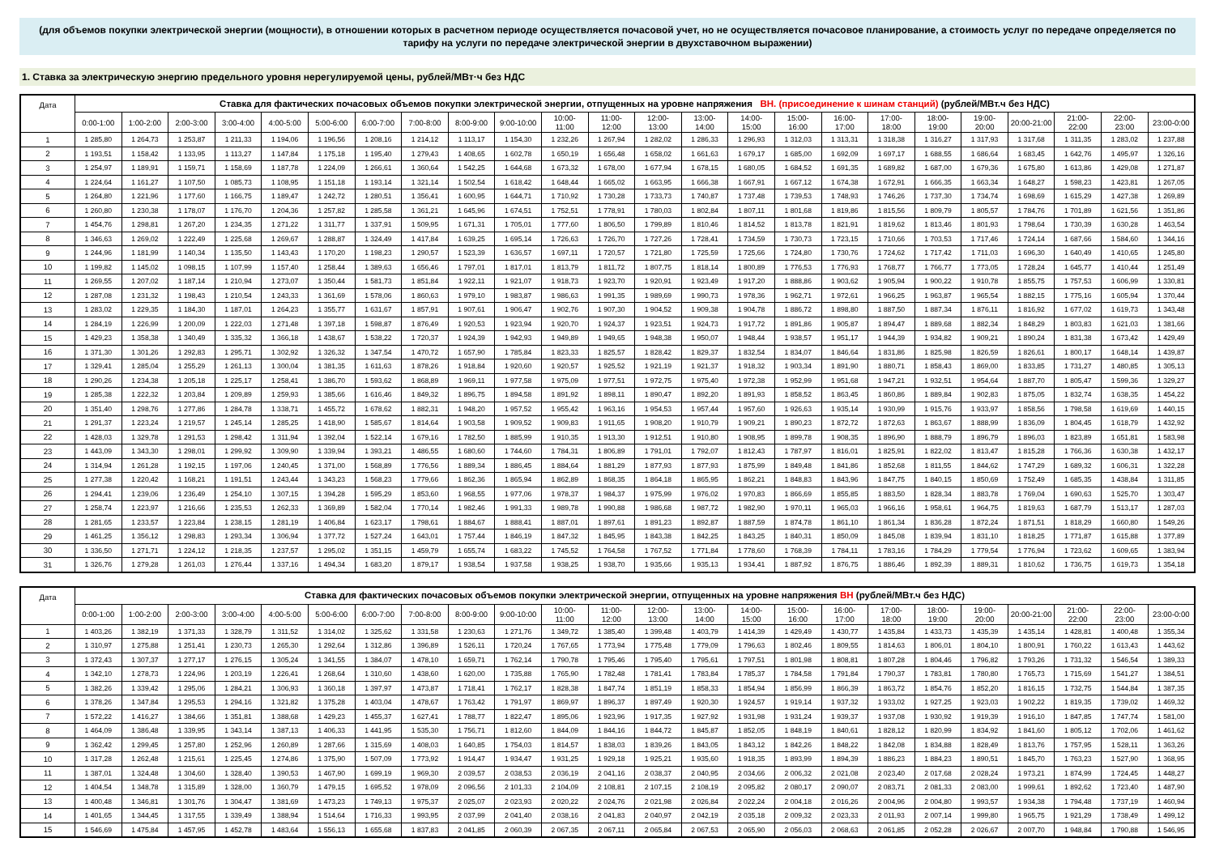(для объемов покупки электрической энергии (мощности), в отношении которых в расчетном периоде осуществляется почасовой учет, но не осуществляется почасовое планирование, а стоимость услуг по передаче определяется по тарифу на услуги по передаче электрической энергии в двухставочном выражении)
1. Ставка за электрическую энергию предельного уровня нерегулируемой цены, рублей/МВт·ч без НДС
| Дата | Ставка для фактических почасовых объемов покупки электрической энергии, отпущенных на уровне напряжения ВН. (присоединение к шинам станций) (рублей/МВт.ч без НДС) | | | | | | | | | | | | | | | | | | | | | | | |
| --- | --- | --- | --- | --- | --- | --- | --- | --- | --- | --- | --- | --- | --- | --- | --- | --- | --- | --- | --- | --- | --- | --- | --- | --- |
| | 0:00-1:00 | 1:00-2:00 | 2:00-3:00 | 3:00-4:00 | 4:00-5:00 | 5:00-6:00 | 6:00-7:00 | 7:00-8:00 | 8:00-9:00 | 9:00-10:00 | 10:00- 11:00 | 11:00- 12:00 | 12:00- 13:00 | 13:00- 14:00 | 14:00- 15:00 | 15:00- 16:00 | 16:00- 17:00 | 17:00- 18:00 | 18:00- 19:00 | 19:00- 20:00 | 20:00-21:00 | 21:00- 22:00 | 22:00- 23:00 | 23:00-0:00 |
| 1 | 1 285,80 | 1 264,73 | 1 253,87 | 1 211,33 | 1 194,06 | 1 196,56 | 1 208,16 | 1 214,12 | 1 113,17 | 1 154,30 | 1 232,26 | 1 267,94 | 1 282,02 | 1 286,33 | 1 296,93 | 1 312,03 | 1 313,31 | 1 318,38 | 1 316,27 | 1 317,93 | 1 317,68 | 1 311,35 | 1 283,02 | 1 237,88 |
| 2 | 1 193,51 | 1 158,42 | 1 133,95 | 1 113,27 | 1 147,84 | 1 175,18 | 1 195,40 | 1 279,43 | 1 408,65 | 1 602,78 | 1 650,19 | 1 656,48 | 1 658,02 | 1 661,63 | 1 679,17 | 1 685,00 | 1 692,09 | 1 697,17 | 1 688,55 | 1 686,64 | 1 683,45 | 1 642,76 | 1 495,97 | 1 326,16 |
| 3 | 1 254,97 | 1 189,91 | 1 159,71 | 1 158,69 | 1 187,78 | 1 224,09 | 1 266,61 | 1 360,64 | 1 542,25 | 1 644,68 | 1 673,32 | 1 678,00 | 1 677,94 | 1 678,15 | 1 680,05 | 1 684,52 | 1 691,35 | 1 689,82 | 1 687,00 | 1 679,36 | 1 675,80 | 1 613,86 | 1 429,08 | 1 271,87 |
| 4 | 1 224,64 | 1 161,27 | 1 107,50 | 1 085,73 | 1 108,95 | 1 151,18 | 1 193,14 | 1 321,14 | 1 502,54 | 1 618,42 | 1 648,44 | 1 665,02 | 1 663,95 | 1 666,38 | 1 667,91 | 1 667,12 | 1 674,38 | 1 672,91 | 1 666,35 | 1 663,34 | 1 648,27 | 1 598,23 | 1 423,81 | 1 267,05 |
| 5 | 1 264,80 | 1 221,96 | 1 177,60 | 1 166,75 | 1 189,47 | 1 242,72 | 1 280,51 | 1 356,41 | 1 600,95 | 1 644,71 | 1 710,92 | 1 730,28 | 1 733,73 | 1 740,87 | 1 737,48 | 1 739,53 | 1 748,93 | 1 746,26 | 1 737,30 | 1 734,74 | 1 698,69 | 1 615,29 | 1 427,38 | 1 269,89 |
| 6 | 1 260,80 | 1 230,38 | 1 178,07 | 1 176,70 | 1 204,36 | 1 257,82 | 1 285,58 | 1 361,21 | 1 645,96 | 1 674,51 | 1 752,51 | 1 778,91 | 1 780,03 | 1 802,84 | 1 807,11 | 1 801,68 | 1 819,86 | 1 815,56 | 1 809,79 | 1 805,57 | 1 784,76 | 1 701,89 | 1 621,56 | 1 351,86 |
| 7 | 1 454,76 | 1 298,81 | 1 267,20 | 1 234,35 | 1 271,22 | 1 311,77 | 1 337,91 | 1 509,95 | 1 671,31 | 1 705,01 | 1 777,60 | 1 806,50 | 1 799,89 | 1 810,46 | 1 814,52 | 1 813,78 | 1 821,91 | 1 819,62 | 1 813,46 | 1 801,93 | 1 798,64 | 1 730,39 | 1 630,28 | 1 463,54 |
| 8 | 1 346,63 | 1 269,02 | 1 222,49 | 1 225,68 | 1 269,67 | 1 288,87 | 1 324,49 | 1 417,84 | 1 639,25 | 1 695,14 | 1 726,63 | 1 726,70 | 1 727,26 | 1 728,41 | 1 734,59 | 1 730,73 | 1 723,15 | 1 710,66 | 1 703,53 | 1 717,46 | 1 724,14 | 1 687,66 | 1 584,60 | 1 344,16 |
| 9 | 1 244,96 | 1 181,99 | 1 140,34 | 1 135,50 | 1 143,43 | 1 170,20 | 1 198,23 | 1 290,57 | 1 523,39 | 1 636,57 | 1 697,11 | 1 720,57 | 1 721,80 | 1 725,59 | 1 725,66 | 1 724,80 | 1 730,76 | 1 724,62 | 1 717,42 | 1 711,03 | 1 696,30 | 1 640,49 | 1 410,65 | 1 245,80 |
| 10 | 1 199,82 | 1 145,02 | 1 098,15 | 1 107,99 | 1 157,40 | 1 258,44 | 1 389,63 | 1 656,46 | 1 797,01 | 1 817,01 | 1 813,79 | 1 811,72 | 1 807,75 | 1 818,14 | 1 800,89 | 1 776,53 | 1 776,93 | 1 768,77 | 1 766,77 | 1 773,05 | 1 728,24 | 1 645,77 | 1 410,44 | 1 251,49 |
| 11 | 1 269,55 | 1 207,02 | 1 187,14 | 1 210,94 | 1 273,07 | 1 350,44 | 1 581,73 | 1 851,84 | 1 922,11 | 1 921,07 | 1 918,73 | 1 923,70 | 1 920,91 | 1 923,49 | 1 917,20 | 1 888,86 | 1 903,62 | 1 905,94 | 1 900,22 | 1 910,78 | 1 855,75 | 1 757,53 | 1 606,99 | 1 330,81 |
| 12 | 1 287,08 | 1 231,32 | 1 198,43 | 1 210,54 | 1 243,33 | 1 361,69 | 1 578,06 | 1 860,63 | 1 979,10 | 1 983,87 | 1 986,63 | 1 991,35 | 1 989,69 | 1 990,73 | 1 978,36 | 1 962,71 | 1 972,61 | 1 966,25 | 1 963,87 | 1 965,54 | 1 882,15 | 1 775,16 | 1 605,94 | 1 370,44 |
| 13 | 1 283,02 | 1 229,35 | 1 184,30 | 1 187,01 | 1 264,23 | 1 355,77 | 1 631,67 | 1 857,91 | 1 907,61 | 1 906,47 | 1 902,76 | 1 907,30 | 1 904,52 | 1 909,38 | 1 904,78 | 1 886,72 | 1 898,80 | 1 887,50 | 1 887,34 | 1 876,11 | 1 816,92 | 1 677,02 | 1 619,73 | 1 343,48 |
| 14 | 1 284,19 | 1 226,99 | 1 200,09 | 1 222,03 | 1 271,48 | 1 397,18 | 1 598,87 | 1 876,49 | 1 920,53 | 1 923,94 | 1 920,70 | 1 924,37 | 1 923,51 | 1 924,73 | 1 917,72 | 1 891,86 | 1 905,87 | 1 894,47 | 1 889,68 | 1 882,34 | 1 848,29 | 1 803,83 | 1 621,03 | 1 381,66 |
| 15 | 1 429,23 | 1 358,38 | 1 340,49 | 1 335,32 | 1 366,18 | 1 438,67 | 1 538,22 | 1 720,37 | 1 924,39 | 1 942,93 | 1 949,89 | 1 949,65 | 1 948,38 | 1 950,07 | 1 948,44 | 1 938,57 | 1 951,17 | 1 944,39 | 1 934,82 | 1 909,21 | 1 890,24 | 1 831,38 | 1 673,42 | 1 429,49 |
| 16 | 1 371,30 | 1 301,26 | 1 292,83 | 1 295,71 | 1 302,92 | 1 326,32 | 1 347,54 | 1 470,72 | 1 657,90 | 1 785,84 | 1 823,33 | 1 825,57 | 1 828,42 | 1 829,37 | 1 832,54 | 1 834,07 | 1 846,64 | 1 831,86 | 1 825,98 | 1 826,59 | 1 826,61 | 1 800,17 | 1 648,14 | 1 439,87 |
| 17 | 1 329,41 | 1 285,04 | 1 255,29 | 1 261,13 | 1 300,04 | 1 381,35 | 1 611,63 | 1 878,26 | 1 918,84 | 1 920,60 | 1 920,57 | 1 925,52 | 1 921,19 | 1 921,37 | 1 918,32 | 1 903,34 | 1 891,90 | 1 880,71 | 1 858,43 | 1 869,00 | 1 833,85 | 1 731,27 | 1 480,85 | 1 305,13 |
| 18 | 1 290,26 | 1 234,38 | 1 205,18 | 1 225,17 | 1 258,41 | 1 386,70 | 1 593,62 | 1 868,89 | 1 969,11 | 1 977,58 | 1 975,09 | 1 977,51 | 1 972,75 | 1 975,40 | 1 972,38 | 1 952,99 | 1 951,68 | 1 947,21 | 1 932,51 | 1 954,64 | 1 887,70 | 1 805,47 | 1 599,36 | 1 329,27 |
| 19 | 1 285,38 | 1 222,32 | 1 203,84 | 1 209,89 | 1 259,93 | 1 385,66 | 1 616,46 | 1 849,32 | 1 896,75 | 1 894,58 | 1 891,92 | 1 898,11 | 1 890,47 | 1 892,20 | 1 891,93 | 1 858,52 | 1 863,45 | 1 860,86 | 1 889,84 | 1 902,83 | 1 875,05 | 1 832,74 | 1 638,35 | 1 454,22 |
| 20 | 1 351,40 | 1 298,76 | 1 277,86 | 1 284,78 | 1 338,71 | 1 455,72 | 1 678,62 | 1 882,31 | 1 948,20 | 1 957,52 | 1 955,42 | 1 963,16 | 1 954,53 | 1 957,44 | 1 957,60 | 1 926,63 | 1 935,14 | 1 930,99 | 1 915,76 | 1 933,97 | 1 858,56 | 1 798,58 | 1 619,69 | 1 440,15 |
| 21 | 1 291,37 | 1 223,24 | 1 219,57 | 1 245,14 | 1 285,25 | 1 418,90 | 1 585,67 | 1 814,64 | 1 903,58 | 1 909,52 | 1 909,83 | 1 911,65 | 1 908,20 | 1 910,79 | 1 909,21 | 1 890,23 | 1 872,72 | 1 872,63 | 1 863,67 | 1 888,99 | 1 836,09 | 1 804,45 | 1 618,79 | 1 432,92 |
| 22 | 1 428,03 | 1 329,78 | 1 291,53 | 1 298,42 | 1 311,94 | 1 392,04 | 1 522,14 | 1 679,16 | 1 782,50 | 1 885,99 | 1 910,35 | 1 913,30 | 1 912,51 | 1 910,80 | 1 908,95 | 1 899,78 | 1 908,35 | 1 896,90 | 1 888,79 | 1 896,79 | 1 896,03 | 1 823,89 | 1 651,81 | 1 583,98 |
| 23 | 1 443,09 | 1 343,30 | 1 298,01 | 1 299,92 | 1 309,90 | 1 339,94 | 1 393,21 | 1 486,55 | 1 680,60 | 1 744,60 | 1 784,31 | 1 806,89 | 1 791,01 | 1 792,07 | 1 812,43 | 1 787,97 | 1 816,01 | 1 825,91 | 1 822,02 | 1 813,47 | 1 815,28 | 1 766,36 | 1 630,38 | 1 432,17 |
| 24 | 1 314,94 | 1 261,28 | 1 192,15 | 1 197,06 | 1 240,45 | 1 371,00 | 1 568,89 | 1 776,56 | 1 889,34 | 1 886,45 | 1 884,64 | 1 881,29 | 1 877,93 | 1 877,93 | 1 875,99 | 1 849,48 | 1 841,86 | 1 852,68 | 1 811,55 | 1 844,62 | 1 747,29 | 1 689,32 | 1 606,31 | 1 322,28 |
| 25 | 1 277,38 | 1 220,42 | 1 168,21 | 1 191,51 | 1 243,44 | 1 343,23 | 1 568,23 | 1 779,66 | 1 862,36 | 1 865,94 | 1 862,89 | 1 868,35 | 1 864,18 | 1 865,95 | 1 862,21 | 1 848,83 | 1 843,96 | 1 847,75 | 1 840,15 | 1 850,69 | 1 752,49 | 1 685,35 | 1 438,84 | 1 311,85 |
| 26 | 1 294,41 | 1 239,06 | 1 236,49 | 1 254,10 | 1 307,15 | 1 394,28 | 1 595,29 | 1 853,60 | 1 968,55 | 1 977,06 | 1 978,37 | 1 984,37 | 1 975,99 | 1 976,02 | 1 970,83 | 1 866,69 | 1 855,85 | 1 883,50 | 1 828,34 | 1 883,78 | 1 769,04 | 1 690,63 | 1 525,70 | 1 303,47 |
| 27 | 1 258,74 | 1 223,97 | 1 216,66 | 1 235,53 | 1 262,33 | 1 369,89 | 1 582,04 | 1 770,14 | 1 982,46 | 1 991,33 | 1 989,78 | 1 990,88 | 1 986,68 | 1 987,72 | 1 982,90 | 1 970,11 | 1 965,03 | 1 966,16 | 1 958,61 | 1 964,75 | 1 819,63 | 1 687,79 | 1 513,17 | 1 287,03 |
| 28 | 1 281,65 | 1 233,57 | 1 223,84 | 1 238,15 | 1 281,19 | 1 406,84 | 1 623,17 | 1 798,61 | 1 884,67 | 1 888,41 | 1 887,01 | 1 897,61 | 1 891,23 | 1 892,87 | 1 887,59 | 1 874,78 | 1 861,10 | 1 861,34 | 1 836,28 | 1 872,24 | 1 871,51 | 1 818,29 | 1 660,80 | 1 549,26 |
| 29 | 1 461,25 | 1 356,12 | 1 298,83 | 1 293,34 | 1 306,94 | 1 377,72 | 1 527,24 | 1 643,01 | 1 757,44 | 1 846,19 | 1 847,32 | 1 845,95 | 1 843,38 | 1 842,25 | 1 843,25 | 1 840,31 | 1 850,09 | 1 845,08 | 1 839,94 | 1 831,10 | 1 818,25 | 1 771,87 | 1 615,88 | 1 377,89 |
| 30 | 1 336,50 | 1 271,71 | 1 224,12 | 1 218,35 | 1 237,57 | 1 295,02 | 1 351,15 | 1 459,79 | 1 655,74 | 1 683,22 | 1 745,52 | 1 764,58 | 1 767,52 | 1 771,84 | 1 778,60 | 1 768,39 | 1 784,11 | 1 783,16 | 1 784,29 | 1 779,54 | 1 776,94 | 1 723,62 | 1 609,65 | 1 383,94 |
| 31 | 1 326,76 | 1 279,28 | 1 261,03 | 1 276,44 | 1 337,16 | 1 494,34 | 1 683,20 | 1 879,17 | 1 938,54 | 1 937,58 | 1 938,25 | 1 938,70 | 1 935,66 | 1 935,13 | 1 934,41 | 1 887,92 | 1 876,75 | 1 886,46 | 1 892,39 | 1 889,31 | 1 810,62 | 1 736,75 | 1 619,73 | 1 354,18 |
| Дата | Ставка для фактических почасовых объемов покупки электрической энергии, отпущенных на уровне напряжения ВН (рублей/МВт.ч без НДС) | | | | | | | | | | | | | | | | | | | | | | | |
| --- | --- | --- | --- | --- | --- | --- | --- | --- | --- | --- | --- | --- | --- | --- | --- | --- | --- | --- | --- | --- | --- | --- | --- | --- |
| | 0:00-1:00 | 1:00-2:00 | 2:00-3:00 | 3:00-4:00 | 4:00-5:00 | 5:00-6:00 | 6:00-7:00 | 7:00-8:00 | 8:00-9:00 | 9:00-10:00 | 10:00- 11:00 | 11:00- 12:00 | 12:00- 13:00 | 13:00- 14:00 | 14:00- 15:00 | 15:00- 16:00 | 16:00- 17:00 | 17:00- 18:00 | 18:00- 19:00 | 19:00- 20:00 | 20:00-21:00 | 21:00- 22:00 | 22:00- 23:00 | 23:00-0:00 |
| 1 | 1 403,26 | 1 382,19 | 1 371,33 | 1 328,79 | 1 311,52 | 1 314,02 | 1 325,62 | 1 331,58 | 1 230,63 | 1 271,76 | 1 349,72 | 1 385,40 | 1 399,48 | 1 403,79 | 1 414,39 | 1 429,49 | 1 430,77 | 1 435,84 | 1 433,73 | 1 435,39 | 1 435,14 | 1 428,81 | 1 400,48 | 1 355,34 |
| 2 | 1 310,97 | 1 275,88 | 1 251,41 | 1 230,73 | 1 265,30 | 1 292,64 | 1 312,86 | 1 396,89 | 1 526,11 | 1 720,24 | 1 767,65 | 1 773,94 | 1 775,48 | 1 779,09 | 1 796,63 | 1 802,46 | 1 809,55 | 1 814,63 | 1 806,01 | 1 804,10 | 1 800,91 | 1 760,22 | 1 613,43 | 1 443,62 |
| 3 | 1 372,43 | 1 307,37 | 1 277,17 | 1 276,15 | 1 305,24 | 1 341,55 | 1 384,07 | 1 478,10 | 1 659,71 | 1 762,14 | 1 790,78 | 1 795,46 | 1 795,40 | 1 795,61 | 1 797,51 | 1 801,98 | 1 808,81 | 1 807,28 | 1 804,46 | 1 796,82 | 1 793,26 | 1 731,32 | 1 546,54 | 1 389,33 |
| 4 | 1 342,10 | 1 278,73 | 1 224,96 | 1 203,19 | 1 226,41 | 1 268,64 | 1 310,60 | 1 438,60 | 1 620,00 | 1 735,88 | 1 765,90 | 1 782,48 | 1 781,41 | 1 783,84 | 1 785,37 | 1 784,58 | 1 791,84 | 1 790,37 | 1 783,81 | 1 780,80 | 1 765,73 | 1 715,69 | 1 541,27 | 1 384,51 |
| 5 | 1 382,26 | 1 339,42 | 1 295,06 | 1 284,21 | 1 306,93 | 1 360,18 | 1 397,97 | 1 473,87 | 1 718,41 | 1 762,17 | 1 828,38 | 1 847,74 | 1 851,19 | 1 858,33 | 1 854,94 | 1 856,99 | 1 866,39 | 1 863,72 | 1 854,76 | 1 852,20 | 1 816,15 | 1 732,75 | 1 544,84 | 1 387,35 |
| 6 | 1 378,26 | 1 347,84 | 1 295,53 | 1 294,16 | 1 321,82 | 1 375,28 | 1 403,04 | 1 478,67 | 1 763,42 | 1 791,97 | 1 869,97 | 1 896,37 | 1 897,49 | 1 920,30 | 1 924,57 | 1 919,14 | 1 937,32 | 1 933,02 | 1 927,25 | 1 923,03 | 1 902,22 | 1 819,35 | 1 739,02 | 1 469,32 |
| 7 | 1 572,22 | 1 416,27 | 1 384,66 | 1 351,81 | 1 388,68 | 1 429,23 | 1 455,37 | 1 627,41 | 1 788,77 | 1 822,47 | 1 895,06 | 1 923,96 | 1 917,35 | 1 927,92 | 1 931,98 | 1 931,24 | 1 939,37 | 1 937,08 | 1 930,92 | 1 919,39 | 1 916,10 | 1 847,85 | 1 747,74 | 1 581,00 |
| 8 | 1 464,09 | 1 386,48 | 1 339,95 | 1 343,14 | 1 387,13 | 1 406,33 | 1 441,95 | 1 535,30 | 1 756,71 | 1 812,60 | 1 844,09 | 1 844,16 | 1 844,72 | 1 845,87 | 1 852,05 | 1 848,19 | 1 840,61 | 1 828,12 | 1 820,99 | 1 834,92 | 1 841,60 | 1 805,12 | 1 702,06 | 1 461,62 |
| 9 | 1 362,42 | 1 299,45 | 1 257,80 | 1 252,96 | 1 260,89 | 1 287,66 | 1 315,69 | 1 408,03 | 1 640,85 | 1 754,03 | 1 814,57 | 1 838,03 | 1 839,26 | 1 843,05 | 1 843,12 | 1 842,26 | 1 848,22 | 1 842,08 | 1 834,88 | 1 828,49 | 1 813,76 | 1 757,95 | 1 528,11 | 1 363,26 |
| 10 | 1 317,28 | 1 262,48 | 1 215,61 | 1 225,45 | 1 274,86 | 1 375,90 | 1 507,09 | 1 773,92 | 1 914,47 | 1 934,47 | 1 931,25 | 1 929,18 | 1 925,21 | 1 935,60 | 1 918,35 | 1 893,99 | 1 894,39 | 1 886,23 | 1 884,23 | 1 890,51 | 1 845,70 | 1 763,23 | 1 527,90 | 1 368,95 |
| 11 | 1 387,01 | 1 324,48 | 1 304,60 | 1 328,40 | 1 390,53 | 1 467,90 | 1 699,19 | 1 969,30 | 2 039,57 | 2 038,53 | 2 036,19 | 2 041,16 | 2 038,37 | 2 040,95 | 2 034,66 | 2 006,32 | 2 021,08 | 2 023,40 | 2 017,68 | 2 028,24 | 1 973,21 | 1 874,99 | 1 724,45 | 1 448,27 |
| 12 | 1 404,54 | 1 348,78 | 1 315,89 | 1 328,00 | 1 360,79 | 1 479,15 | 1 695,52 | 1 978,09 | 2 096,56 | 2 101,33 | 2 104,09 | 2 108,81 | 2 107,15 | 2 108,19 | 2 095,82 | 2 080,17 | 2 090,07 | 2 083,71 | 2 081,33 | 2 083,00 | 1 999,61 | 1 892,62 | 1 723,40 | 1 487,90 |
| 13 | 1 400,48 | 1 346,81 | 1 301,76 | 1 304,47 | 1 381,69 | 1 473,23 | 1 749,13 | 1 975,37 | 2 025,07 | 2 023,93 | 2 020,22 | 2 024,76 | 2 021,98 | 2 026,84 | 2 022,24 | 2 004,18 | 2 016,26 | 2 004,96 | 2 004,80 | 1 993,57 | 1 934,38 | 1 794,48 | 1 737,19 | 1 460,94 |
| 14 | 1 401,65 | 1 344,45 | 1 317,55 | 1 339,49 | 1 388,94 | 1 514,64 | 1 716,33 | 1 993,95 | 2 037,99 | 2 041,40 | 2 038,16 | 2 041,83 | 2 040,97 | 2 042,19 | 2 035,18 | 2 009,32 | 2 023,33 | 2 011,93 | 2 007,14 | 1 999,80 | 1 965,75 | 1 921,29 | 1 738,49 | 1 499,12 |
| 15 | 1 546,69 | 1 475,84 | 1 457,95 | 1 452,78 | 1 483,64 | 1 556,13 | 1 655,68 | 1 837,83 | 2 041,85 | 2 060,39 | 2 067,35 | 2 067,11 | 2 065,84 | 2 067,53 | 2 065,90 | 2 056,03 | 2 068,63 | 2 061,85 | 2 052,28 | 2 026,67 | 2 007,70 | 1 948,84 | 1 790,88 | 1 546,95 |